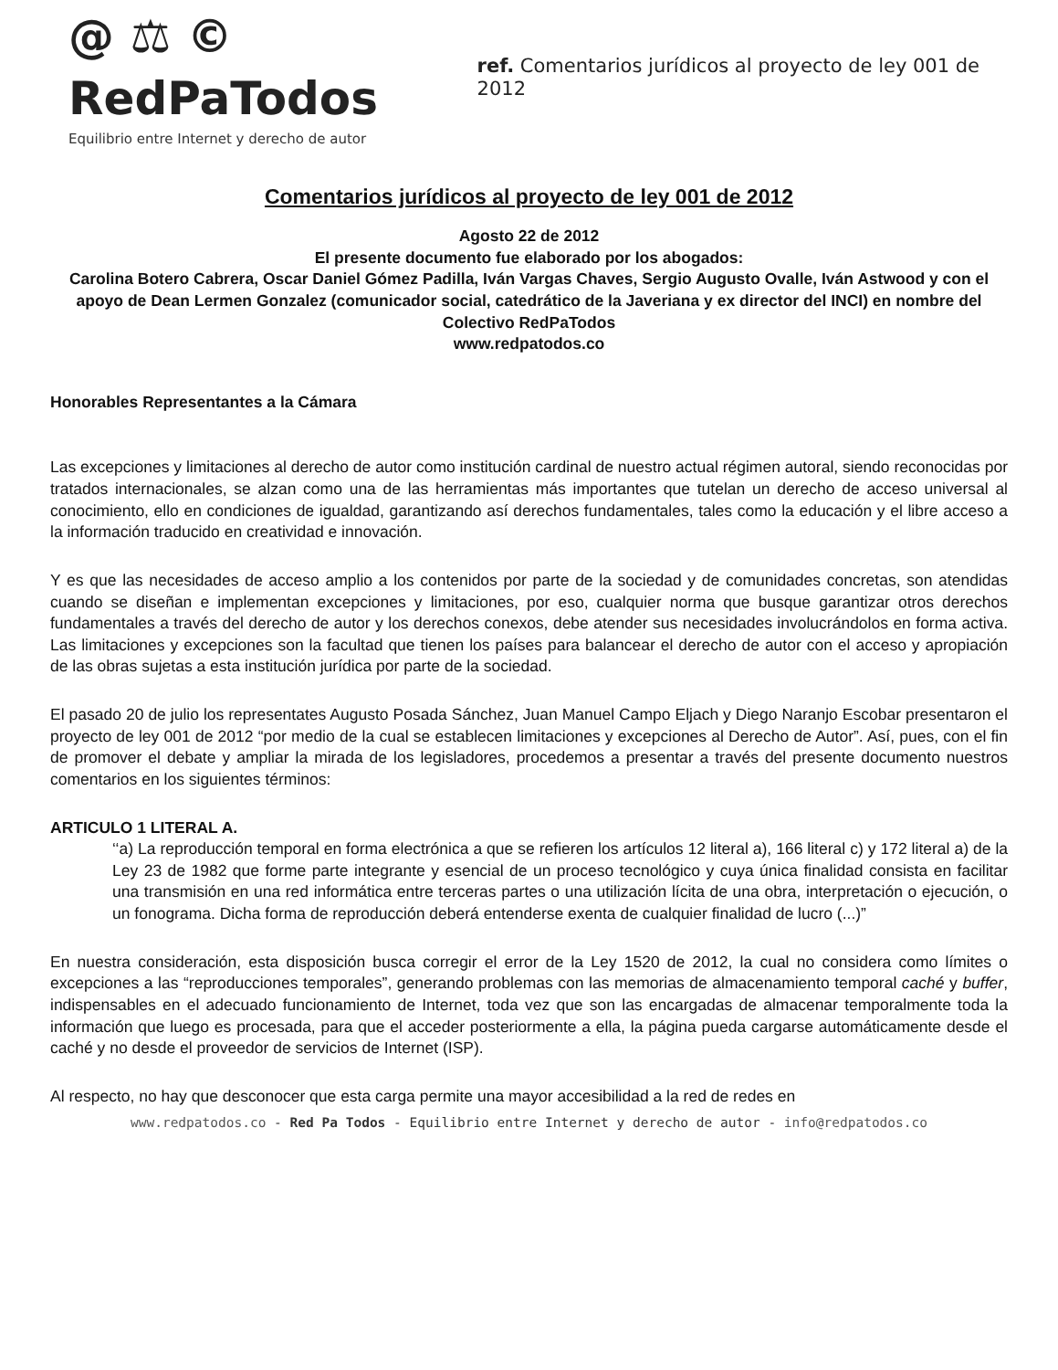@ ⚖ © RedPaTodos
Equilibrio entre Internet y derecho de autor
ref. Comentarios jurídicos al proyecto de ley 001 de 2012
Comentarios jurídicos al proyecto de ley 001 de 2012
Agosto 22 de 2012
El presente documento fue elaborado por los abogados:
Carolina Botero Cabrera, Oscar Daniel Gómez Padilla, Iván Vargas Chaves, Sergio Augusto Ovalle, Iván Astwood y con el apoyo de Dean Lermen Gonzalez (comunicador social, catedrático de la Javeriana y ex director del INCI) en nombre del Colectivo RedPaTodos
www.redpatodos.co
Honorables Representantes a la Cámara
Las excepciones y limitaciones al derecho de autor como institución cardinal de nuestro actual régimen autoral, siendo reconocidas por tratados internacionales, se alzan como una de las herramientas más importantes que tutelan un derecho de acceso universal al conocimiento, ello en condiciones de igualdad, garantizando así derechos fundamentales, tales como la educación y el libre acceso a la información traducido en creatividad e innovación.
Y es que las necesidades de acceso amplio a los contenidos por parte de la sociedad y de comunidades concretas, son atendidas cuando se diseñan e implementan excepciones y limitaciones, por eso, cualquier norma que busque garantizar otros derechos fundamentales a través del derecho de autor y los derechos conexos, debe atender sus necesidades involucrándolos en forma activa. Las limitaciones y excepciones son la facultad que tienen los países para balancear el derecho de autor con el acceso y apropiación de las obras sujetas a esta institución jurídica por parte de la sociedad.
El pasado 20 de julio los representates Augusto Posada Sánchez, Juan Manuel Campo Eljach y Diego Naranjo Escobar presentaron el proyecto de ley 001 de 2012 “por medio de la cual se establecen limitaciones y excepciones al Derecho de Autor”. Así, pues, con el fin de promover el debate y ampliar la mirada de los legisladores, procedemos a presentar a través del presente documento nuestros comentarios en los siguientes términos:
ARTICULO 1 LITERAL A.
‘‘a) La reproducción temporal en forma electrónica a que se refieren los artículos 12 literal a), 166 literal c) y 172 literal a) de la Ley 23 de 1982 que forme parte integrante y esencial de un proceso tecnológico y cuya única finalidad consista en facilitar una transmisión en una red informática entre terceras partes o una utilización lícita de una obra, interpretación o ejecución, o un fonograma. Dicha forma de reproducción deberá entenderse exenta de cualquier finalidad de lucro (...)”
En nuestra consideración, esta disposición busca corregir el error de la Ley 1520 de 2012, la cual no considera como límites o excepciones a las “reproducciones temporales”, generando problemas con las memorias de almacenamiento temporal caché y buffer, indispensables en el adecuado funcionamiento de Internet, toda vez que son las encargadas de almacenar temporalmente toda la información que luego es procesada, para que el acceder posteriormente a ella, la página pueda cargarse automáticamente desde el caché y no desde el proveedor de servicios de Internet (ISP).
Al respecto, no hay que desconocer que esta carga permite una mayor accesibilidad a la red de redes en
www.redpatodos.co - Red Pa Todos - Equilibrio entre Internet y derecho de autor - info@redpatodos.co